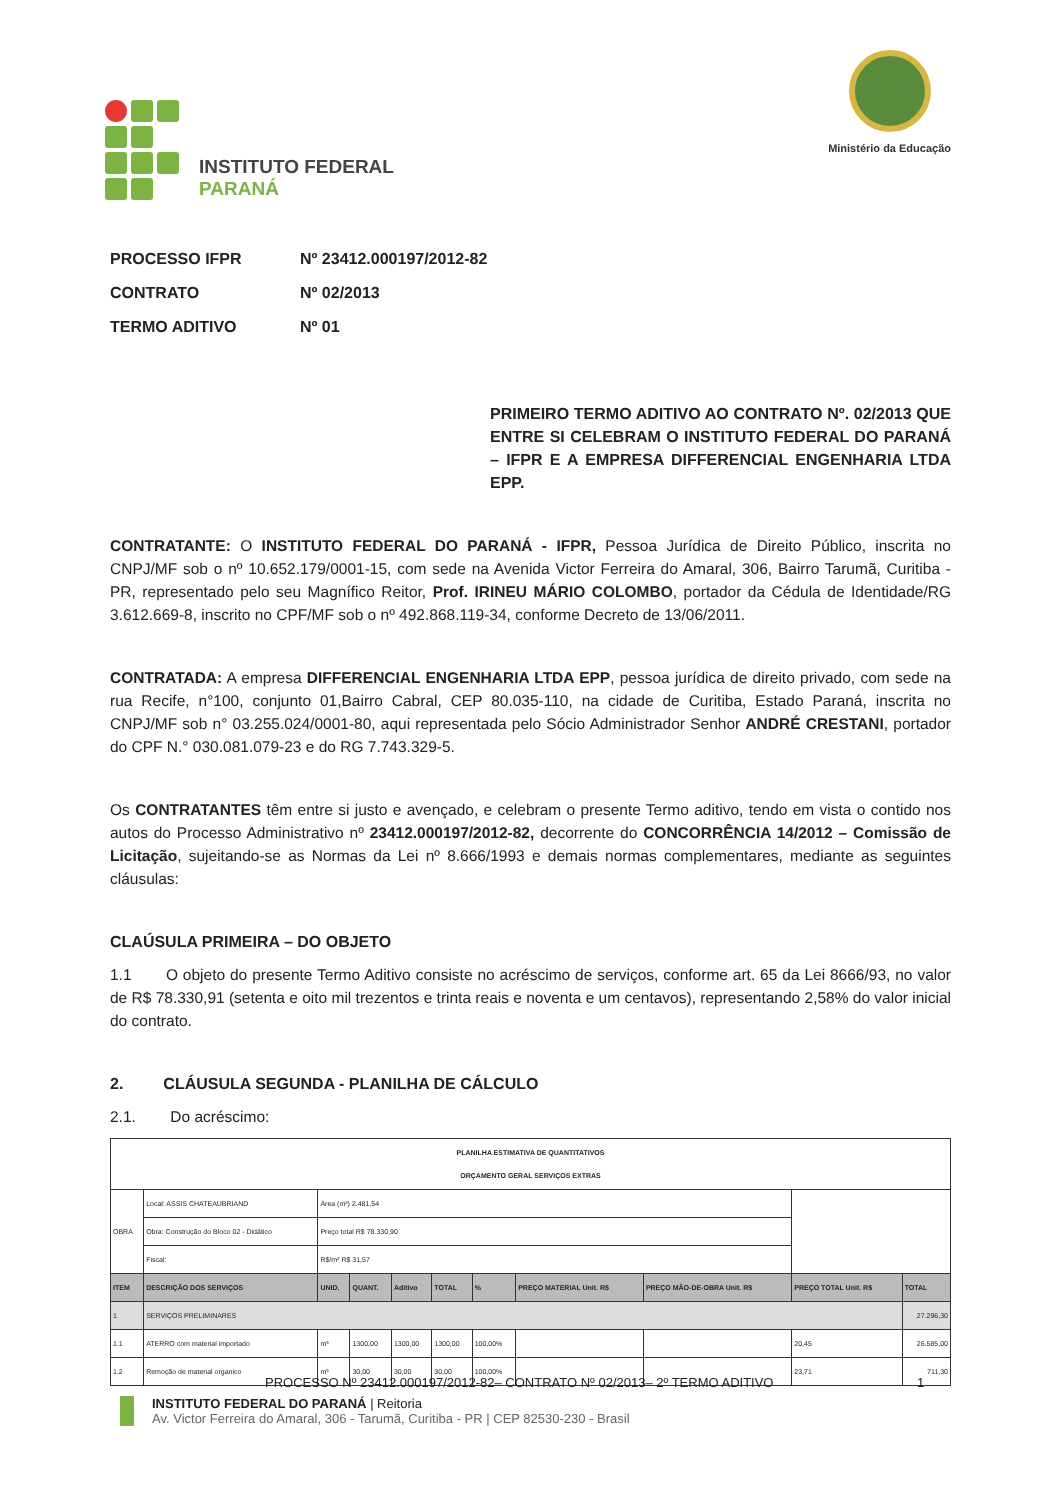INSTITUTO FEDERAL
PARANÁ
Ministério da Educação
PROCESSO IFPR Nº 23412.000197/2012-82
CONTRATO Nº 02/2013
TERMO ADITIVO Nº 01
PRIMEIRO TERMO ADITIVO AO CONTRATO Nº. 02/2013 QUE ENTRE SI CELEBRAM O INSTITUTO FEDERAL DO PARANÁ – IFPR E A EMPRESA DIFFERENCIAL ENGENHARIA LTDA EPP.
CONTRATANTE: O INSTITUTO FEDERAL DO PARANÁ - IFPR, Pessoa Jurídica de Direito Público, inscrita no CNPJ/MF sob o nº 10.652.179/0001-15, com sede na Avenida Victor Ferreira do Amaral, 306, Bairro Tarumã, Curitiba - PR, representado pelo seu Magnífico Reitor, Prof. IRINEU MÁRIO COLOMBO, portador da Cédula de Identidade/RG 3.612.669-8, inscrito no CPF/MF sob o nº 492.868.119-34, conforme Decreto de 13/06/2011.
CONTRATADA: A empresa DIFFERENCIAL ENGENHARIA LTDA EPP, pessoa jurídica de direito privado, com sede na rua Recife, n°100, conjunto 01,Bairro Cabral, CEP 80.035-110, na cidade de Curitiba, Estado Paraná, inscrita no CNPJ/MF sob n° 03.255.024/0001-80, aqui representada pelo Sócio Administrador Senhor ANDRÉ CRESTANI, portador do CPF N.° 030.081.079-23 e do RG 7.743.329-5.
Os CONTRATANTES têm entre si justo e avençado, e celebram o presente Termo aditivo, tendo em vista o contido nos autos do Processo Administrativo nº 23412.000197/2012-82, decorrente do CONCORRÊNCIA 14/2012 – Comissão de Licitação, sujeitando-se as Normas da Lei nº 8.666/1993 e demais normas complementares, mediante as seguintes cláusulas:
CLAÚSULA PRIMEIRA – DO OBJETO
1.1 O objeto do presente Termo Aditivo consiste no acréscimo de serviços, conforme art. 65 da Lei 8666/93, no valor de R$ 78.330,91 (setenta e oito mil trezentos e trinta reais e noventa e um centavos), representando 2,58% do valor inicial do contrato.
2. CLÁUSULA SEGUNDA - PLANILHA DE CÁLCULO
2.1. Do acréscimo:
| PLANILHA ESTIMATIVA DE QUANTITATIVOS ORÇAMENTO GERAL SERVIÇOS EXTRAS | | | | | | | | | | |
| OBRA | Local: ASSIS CHATEAUBRIAND | Área (m²) 2.481,54 | | | | | | | | |
| | Obra: Construção do Bloco 02 - Didático | Preço total R$ 78.330,90 | | | | | | | | |
| | Fiscal: | R$/m² R$ 31,57 | | | | | | | | |
| ITEM | DESCRIÇÃO DOS SERVIÇOS | UNID. | QUANT. | Aditivo | TOTAL | % | PREÇO MATERIAL Unit. R$ | PREÇO MÃO-DE-OBRA Unit. R$ | PREÇO TOTAL Unit. R$ | TOTAL |
| 1 | SERVIÇOS PRELIMINARES | | | | | | | | | 27.296,30 |
| 1.1 | ATERRO com material importado | m³ | 1300,00 | 1300,00 | 1300,00 | 100,00% | | | 20,45 | 26.585,00 |
| 1.2 | Remoção de material organico | m³ | 30,00 | 30,00 | 30,00 | 100,00% | | | 23,71 | 711,30 |
PROCESSO Nº 23412.000197/2012-82– CONTRATO Nº 02/2013– 2º TERMO ADITIVO 1
INSTITUTO FEDERAL DO PARANÁ | Reitoria
Av. Victor Ferreira do Amaral, 306 - Tarumã, Curitiba - PR | CEP 82530-230 - Brasil